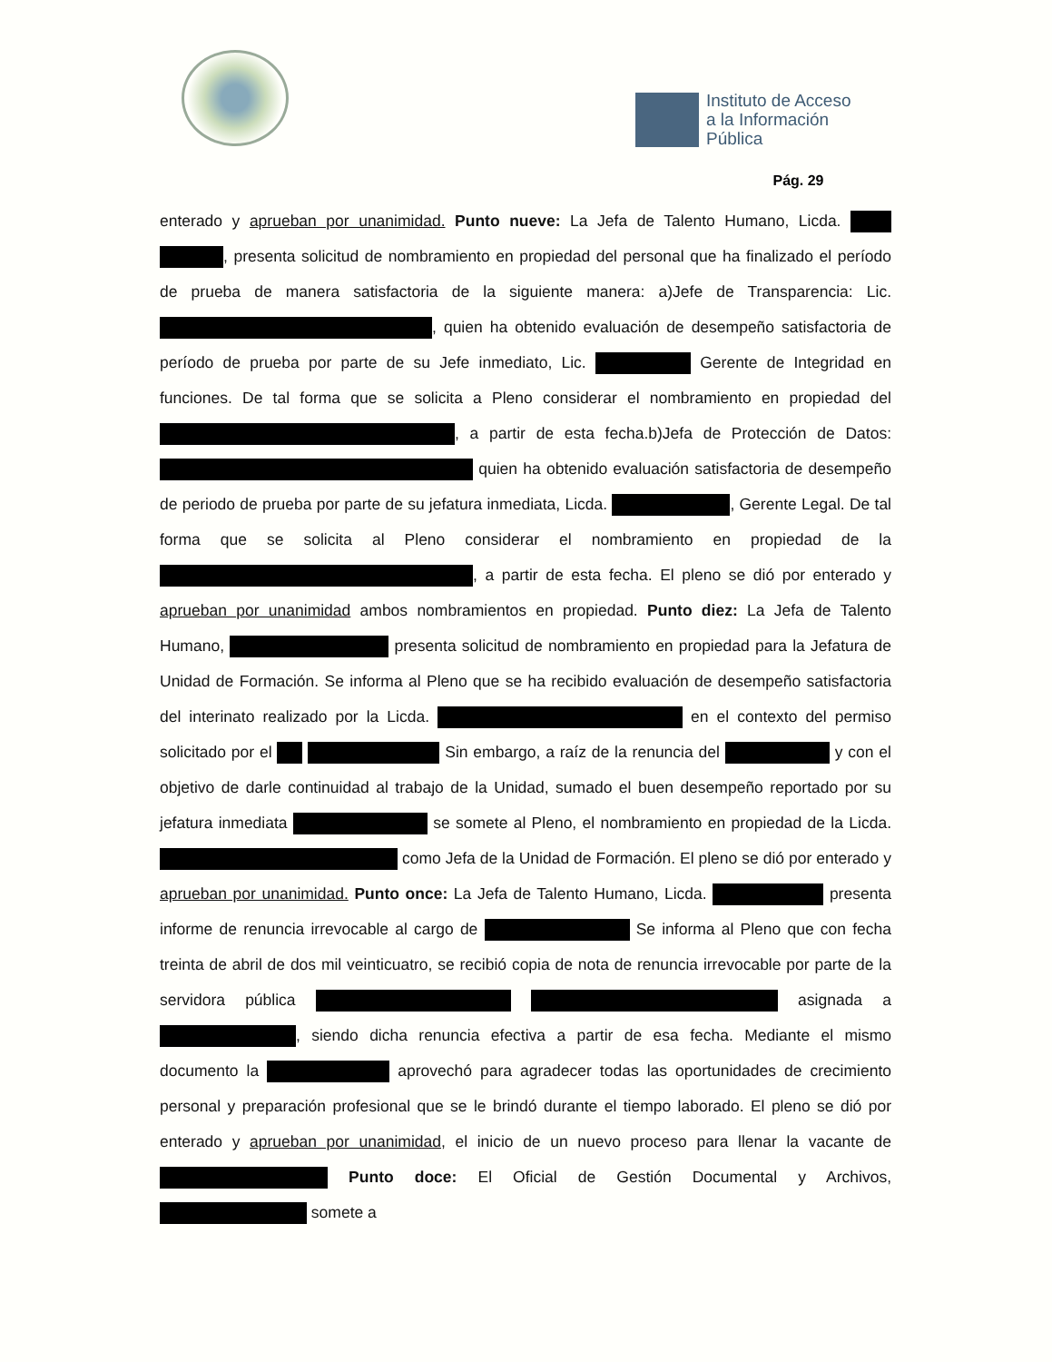Instituto de Acceso
a la Información
Pública
Pág. 29
enterado y aprueban por unanimidad. Punto nueve: La Jefa de Talento Humano, Licda. , presenta solicitud de nombramiento en propiedad del personal que ha finalizado el período de prueba de manera satisfactoria de la siguiente manera: a)Jefe de Transparencia: Lic. , quien ha obtenido evaluación de desempeño satisfactoria de período de prueba por parte de su Jefe inmediato, Lic. Gerente de Integridad en funciones. De tal forma que se solicita a Pleno considerar el nombramiento en propiedad del , a partir de esta fecha.b)Jefa de Protección de Datos: quien ha obtenido evaluación satisfactoria de desempeño de periodo de prueba por parte de su jefatura inmediata, Licda. , Gerente Legal. De tal forma que se solicita al Pleno considerar el nombramiento en propiedad de la , a partir de esta fecha. El pleno se dió por enterado y aprueban por unanimidad ambos nombramientos en propiedad. Punto diez: La Jefa de Talento Humano, presenta solicitud de nombramiento en propiedad para la Jefatura de Unidad de Formación. Se informa al Pleno que se ha recibido evaluación de desempeño satisfactoria del interinato realizado por la Licda. en el contexto del permiso solicitado por el Sin embargo, a raíz de la renuncia del y con el objetivo de darle continuidad al trabajo de la Unidad, sumado el buen desempeño reportado por su jefatura inmediata se somete al Pleno, el nombramiento en propiedad de la Licda. como Jefa de la Unidad de Formación. El pleno se dió por enterado y aprueban por unanimidad. Punto once: La Jefa de Talento Humano, Licda. presenta informe de renuncia irrevocable al cargo de Se informa al Pleno que con fecha treinta de abril de dos mil veinticuatro, se recibió copia de nota de renuncia irrevocable por parte de la servidora pública asignada a , siendo dicha renuncia efectiva a partir de esa fecha. Mediante el mismo documento la aprovechó para agradecer todas las oportunidades de crecimiento personal y preparación profesional que se le brindó durante el tiempo laborado. El pleno se dió por enterado y aprueban por unanimidad, el inicio de un nuevo proceso para llenar la vacante de Punto doce: El Oficial de Gestión Documental y Archivos, somete a